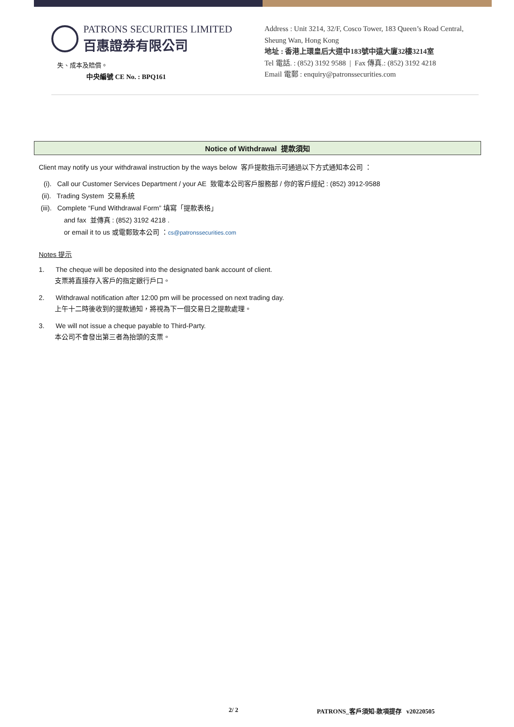PATRONS SECURITIES LIMITED
百惠證券有限公司
失、成本及賠償。
中央編號 CE No. : BPQ161
Address : Unit 3214, 32/F, Cosco Tower, 183 Queen’s Road Central,
Sheung Wan, Hong Kong
地址 : 香港上環皇后大道中183號中遠大廈32樓3214室
Tel 電話. : (852) 3192 9588 | Fax 傳真.: (852) 3192 4218
Email 電郵 : enquiry@patronssecurities.com
Notice of Withdrawal 提款須知
Client may notify us your withdrawal instruction by the ways below 客戶提款指示可通過以下方式通知本公司 ：
(i). Call our Customer Services Department / your AE 致電本公司客戶服務部 / 你的客戶經紀 : (852) 3912-9588
(ii). Trading System 交易系統
(iii). Complete “Fund Withdrawal Form” 填寫「提款表格」
and fax 並傳真 : (852) 3192 4218 .
or email it to us 或電郵致本公司 ：cs@patronssecurities.com
Notes 提示
1. The cheque will be deposited into the designated bank account of client.
支票將直接存入客戶的指定銀行戶口。
2. Withdrawal notification after 12:00 pm will be processed on next trading day.
上午十二時後收到的提款通知，將視為下一個交易日之提款處理。
3. We will not issue a cheque payable to Third-Party.
本公司不會發出第三者為抬頭的支票。
2/ 2 PATRONS_客戶須知-款項提存 v20220505